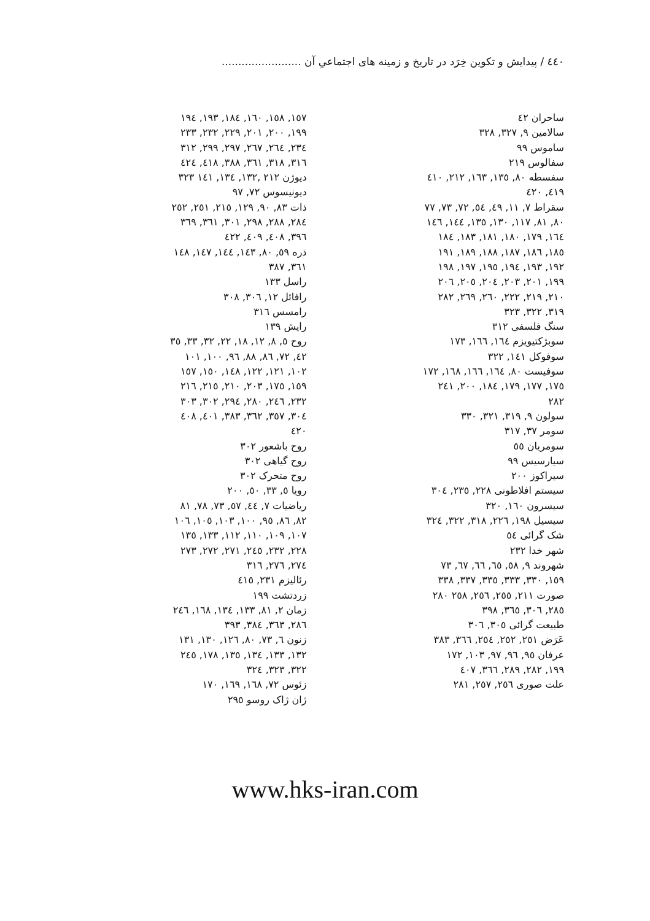٤٤٠ / پیدایش و تکوین خِرَد در تاریخ و زمینه های اجتماعیِ آن ........................
ساحران ٤٢
سالامین ٩, ٣٢٧, ٣٢٨
ساموس ٩٩
سفالوس ٢١٩
سفسطه ٨٠, ١٣٥, ١٦٣, ٢١٢, ٤١٠
٤١٩, ٤٢٠
سقراط ٧, ١١, ٤٩, ٥٤, ٧٢, ٧٣, ٧٧
٨٠, ٨١, ١١٧, ١٣٠, ١٣٥, ١٤٤, ١٤٦
١٦٤, ١٧٩, ١٨٠, ١٨١, ١٨٣, ١٨٤
١٨٥, ١٨٦, ١٨٧, ١٨٨, ١٨٩, ١٩١
١٩٢, ١٩٣, ١٩٤, ١٩٥, ١٩٧, ١٩٨
١٩٩, ٢٠١, ٢٠٣, ٢٠٤, ٢٠٥, ٢٠٦
٢١٠, ٢١٩, ٢٢٢, ٢٦٠, ٢٦٩, ٢٨٢
٣١٩, ٣٢٢, ٣٢٣
سنگ فلسفی ٣١٢
سوبژکتیویزم ١٦٤, ١٦٦, ١٧٣
سوفوکل ١٤١, ٣٢٢
سوفیست ٨٠, ١٦٤, ١٦٦, ١٦٨, ١٧٢
١٧٥, ١٧٧, ١٧٩, ١٨٤, ٢٠٠, ٢٤١
٢٨٢
سولون ٩, ٣١٩, ٣٢١, ٣٣٠
سومر ٣٧, ٣١٧
سومریان ٥٥
سیارسیس ٩٩
سیراکوز ٢٠٠
سیستم افلاطونی ٢٢٨, ٢٣٥, ٣٠٤
سیسرون ١٦٠, ٣٢٠
سیسیل ١٩٨, ٢٢٦, ٣١٨, ٣٢٢, ٣٢٤
شک گرائی ٥٤
شهر خدا ٢٣٢
شهروند ٩, ٥٨, ٦٥, ٦٦, ٦٧, ٧٣
١٥٩, ٣٣٠, ٣٣٣, ٣٣٥, ٣٣٧, ٣٣٨
صورت ٢١١, ٢٥٥, ٢٥٦, ٢٥٨ ٢٨٠
٢٨٥, ٣٠٦, ٣٦٥, ٣٩٨
طبیعت گرائی ٣٠٥, ٣٠٦
عَرَض ٢٥١, ٢٥٢, ٢٥٤, ٣٦٦, ٣٨٣
عرفان ٩٥, ٩٦, ٩٧, ١٠٣, ١٧٢
١٩٩, ٢٨٢, ٢٨٩, ٣٦٦, ٤٠٧
علت صوری ٢٥٦, ٢٥٧, ٢٨١
١٥٧, ١٥٨, ١٦٠, ١٨٤, ١٩٣, ١٩٤
١٩٩, ٢٠٠, ٢٠١, ٢٢٩, ٢٣٢, ٢٣٣
٢٣٤, ٢٦٤, ٢٦٧, ٢٩٧, ٢٩٩, ٣١٢
٣١٦, ٣١٨, ٣٦١, ٣٨٨, ٤١٨, ٤٢٤
دیوژن ٢١٢ ,١٣٢, ١٣٤, ١٤١ ٣٢٣
دیونیسوس ٧٢, ٩٧
ذات ٨٣, ٩٠, ١٢٩, ٢١٥, ٢٥١, ٢٥٢
٢٨٤, ٢٨٨, ٢٩٨, ٣٠١, ٣٦١, ٣٦٩
٣٩٦, ٤٠٨, ٤٠٩, ٤٢٢
ذره ٥٩, ٨٠, ١٤٣, ١٤٤, ١٤٧, ١٤٨
٣٦١, ٣٨٧
راسل ١٣٣
رافائل ١٢, ٣٠٦, ٣٠٨
رامسس ٣١٦
رایش ١٣٩
روح ٥, ٨, ١٢, ١٨, ٢٢, ٣٢, ٣٣, ٣٥
٤٢, ٧٢, ٨٦, ٨٨, ٩٦, ١٠٠, ١٠١
١٠٢, ١٢١, ١٢٢, ١٤٨, ١٥٠, ١٥٧
١٥٩, ١٧٥, ٢٠٣, ٢١٠, ٢١٥, ٢١٦
٢٣٢, ٢٤٦, ٢٨٠, ٢٩٤, ٣٠٢, ٣٠٣
٣٠٤, ٣٥٧, ٣٦٢, ٣٨٣, ٤٠١, ٤٠٨
٤٢٠
روح باشعور ٣٠٢
روح گیاهی ٣٠٢
روح متحرک ٣٠٢
رویا ٥, ٣٣, ٥٠, ٢٠٠
ریاضیات ٧, ٤٤, ٥٧, ٧٣, ٧٨, ٨١
٨٢, ٨٦, ٩٥, ١٠٠, ١٠٣, ١٠٥, ١٠٦
١٠٧, ١٠٩, ١١٠, ١١٢, ١٣٣, ١٣٥
٢٢٨, ٢٣٢, ٢٤٥, ٢٧١, ٢٧٢, ٢٧٣
٢٧٤, ٢٧٦, ٣١٦
رئالیزم ٢٣١, ٤١٥
زردتشت ١٩٩
زمان ٢, ٨١, ١٣٣, ١٣٤, ١٦٨, ٢٤٦
٢٨٦, ٣٦٣, ٣٨٤, ٣٩٣
زنون ٦, ٧٣, ٨٠, ١٢٦, ١٣٠, ١٣١
١٣٢, ١٣٣, ١٣٤, ١٣٥, ١٧٨, ٢٤٥
٣٢٢, ٣٢٣, ٣٢٤
زئوس ٧٢, ١٦٨, ١٦٩, ١٧٠
ژان ژاک روسو ٢٩٥
www.hks-iran.com